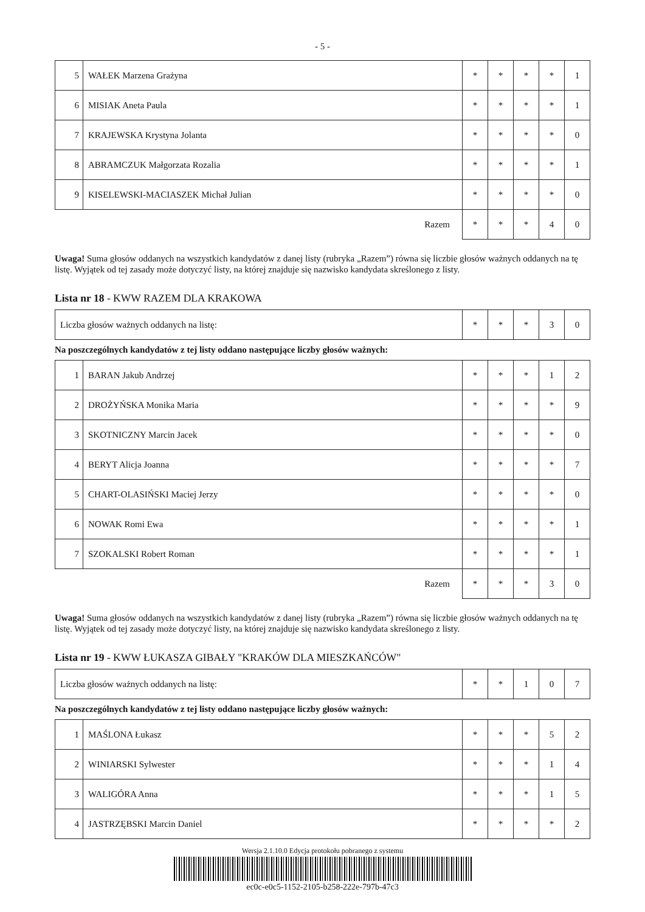- 5 -
| 5 | WAŁEK Marzena Grażyna | * | * | * | * | 1 |
| 6 | MISIAK Aneta Paula | * | * | * | * | 1 |
| 7 | KRAJEWSKA Krystyna Jolanta | * | * | * | * | 0 |
| 8 | ABRAMCZUK Małgorzata Rozalia | * | * | * | * | 1 |
| 9 | KISELEWSKI-MACIASZEK Michał Julian | * | * | * | * | 0 |
| | Razem | * | * | * | 4 | 0 |
Uwaga! Suma głosów oddanych na wszystkich kandydatów z danej listy (rubryka „Razem”) równa się liczbie głosów ważnych oddanych na tę listę. Wyjątek od tej zasady może dotyczyć listy, na której znajduje się nazwisko kandydata skreślonego z listy.
Lista nr 18 - KWW RAZEM DLA KRAKOWA
| Liczba głosów ważnych oddanych na listę: | * | * | * | 3 | 0 |
Na poszczególnych kandydatów z tej listy oddano następujące liczby głosów ważnych:
| 1 | BARAN Jakub Andrzej | * | * | * | 1 | 2 |
| 2 | DROŻYŃSKA Monika Maria | * | * | * | * | 9 |
| 3 | SKOTNICZNY Marcin Jacek | * | * | * | * | 0 |
| 4 | BERYT Alicja Joanna | * | * | * | * | 7 |
| 5 | CHART-OLASIŃSKI Maciej Jerzy | * | * | * | * | 0 |
| 6 | NOWAK Romi Ewa | * | * | * | * | 1 |
| 7 | SZOKALSKI Robert Roman | * | * | * | * | 1 |
| | Razem | * | * | * | 3 | 0 |
Uwaga! Suma głosów oddanych na wszystkich kandydatów z danej listy (rubryka „Razem”) równa się liczbie głosów ważnych oddanych na tę listę. Wyjątek od tej zasady może dotyczyć listy, na której znajduje się nazwisko kandydata skreślonego z listy.
Lista nr 19 - KWW ŁUKASZA GIBAŁY "KRAKÓW DLA MIESZKAŃCÓW"
| Liczba głosów ważnych oddanych na listę: | * | * | 1 | 0 | 7 |
Na poszczególnych kandydatów z tej listy oddano następujące liczby głosów ważnych:
| 1 | MAŚLONA Łukasz | * | * | * | 5 | 2 |
| 2 | WINIARSKI Sylwester | * | * | * | 1 | 4 |
| 3 | WALIGÓRA Anna | * | * | * | 1 | 5 |
| 4 | JASTRZĘBSKI Marcin Daniel | * | * | * | * | 2 |
Wersja 2.1.10.0 Edycja protokołu pobranego z systemu
ec0c-e0c5-1152-2105-b258-222e-797b-47c3